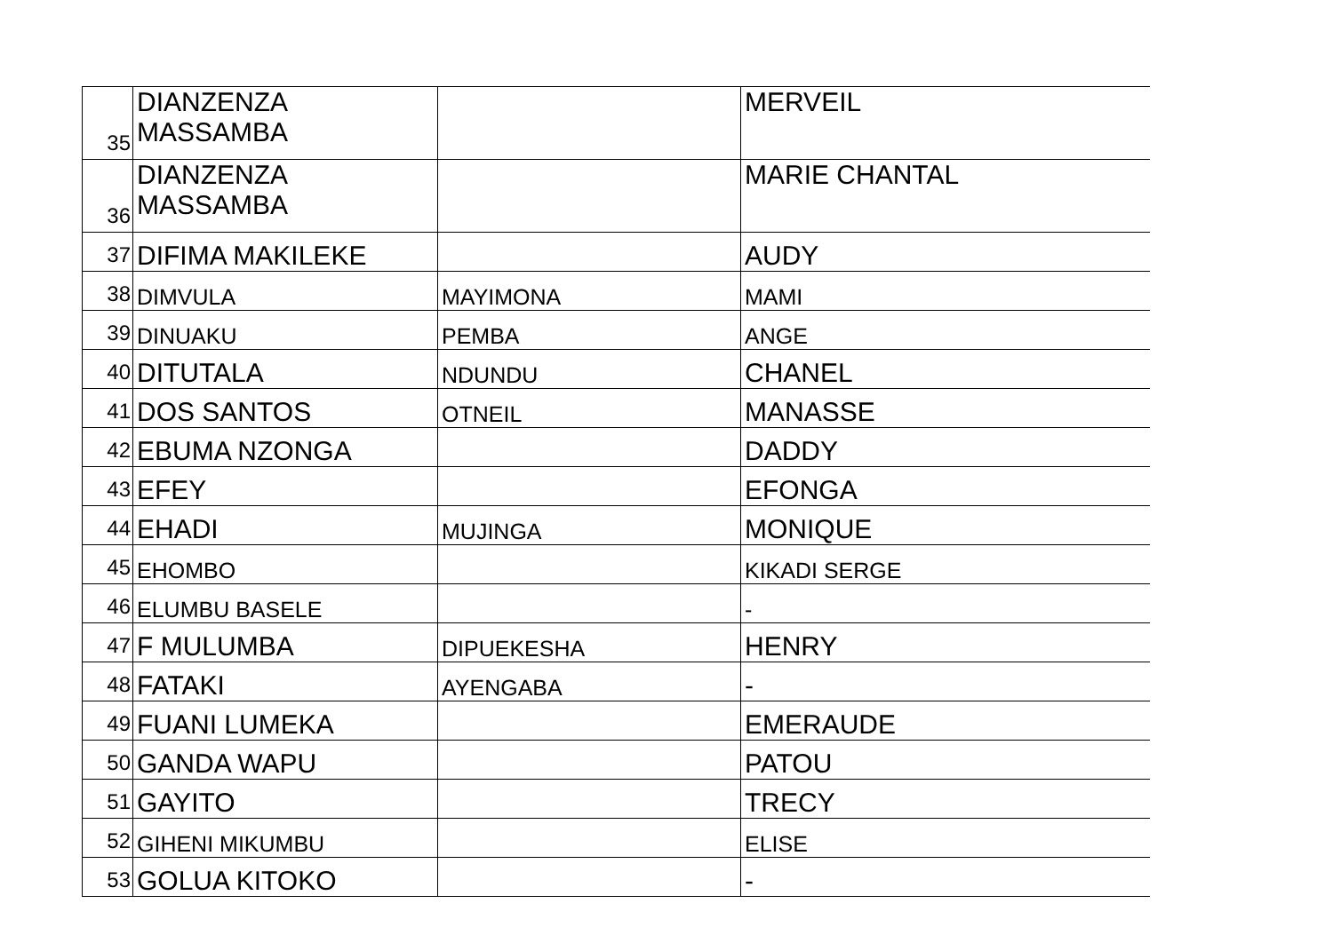| 35 | DIANZENZA MASSAMBA | | MERVEIL |
| 36 | DIANZENZA MASSAMBA | | MARIE CHANTAL |
| 37 | DIFIMA MAKILEKE | | AUDY |
| 38 | DIMVULA | MAYIMONA | MAMI |
| 39 | DINUAKU | PEMBA | ANGE |
| 40 | DITUTALA | NDUNDU | CHANEL |
| 41 | DOS SANTOS | OTNEIL | MANASSE |
| 42 | EBUMA NZONGA | | DADDY |
| 43 | EFEY | | EFONGA |
| 44 | EHADI | MUJINGA | MONIQUE |
| 45 | EHOMBO | | KIKADI SERGE |
| 46 | ELUMBU BASELE | | - |
| 47 | F MULUMBA | DIPUEKESHA | HENRY |
| 48 | FATAKI | AYENGABA | - |
| 49 | FUANI LUMEKA | | EMERAUDE |
| 50 | GANDA WAPU | | PATOU |
| 51 | GAYITO | | TRECY |
| 52 | GIHENI MIKUMBU | | ELISE |
| 53 | GOLUA KITOKO | | - |